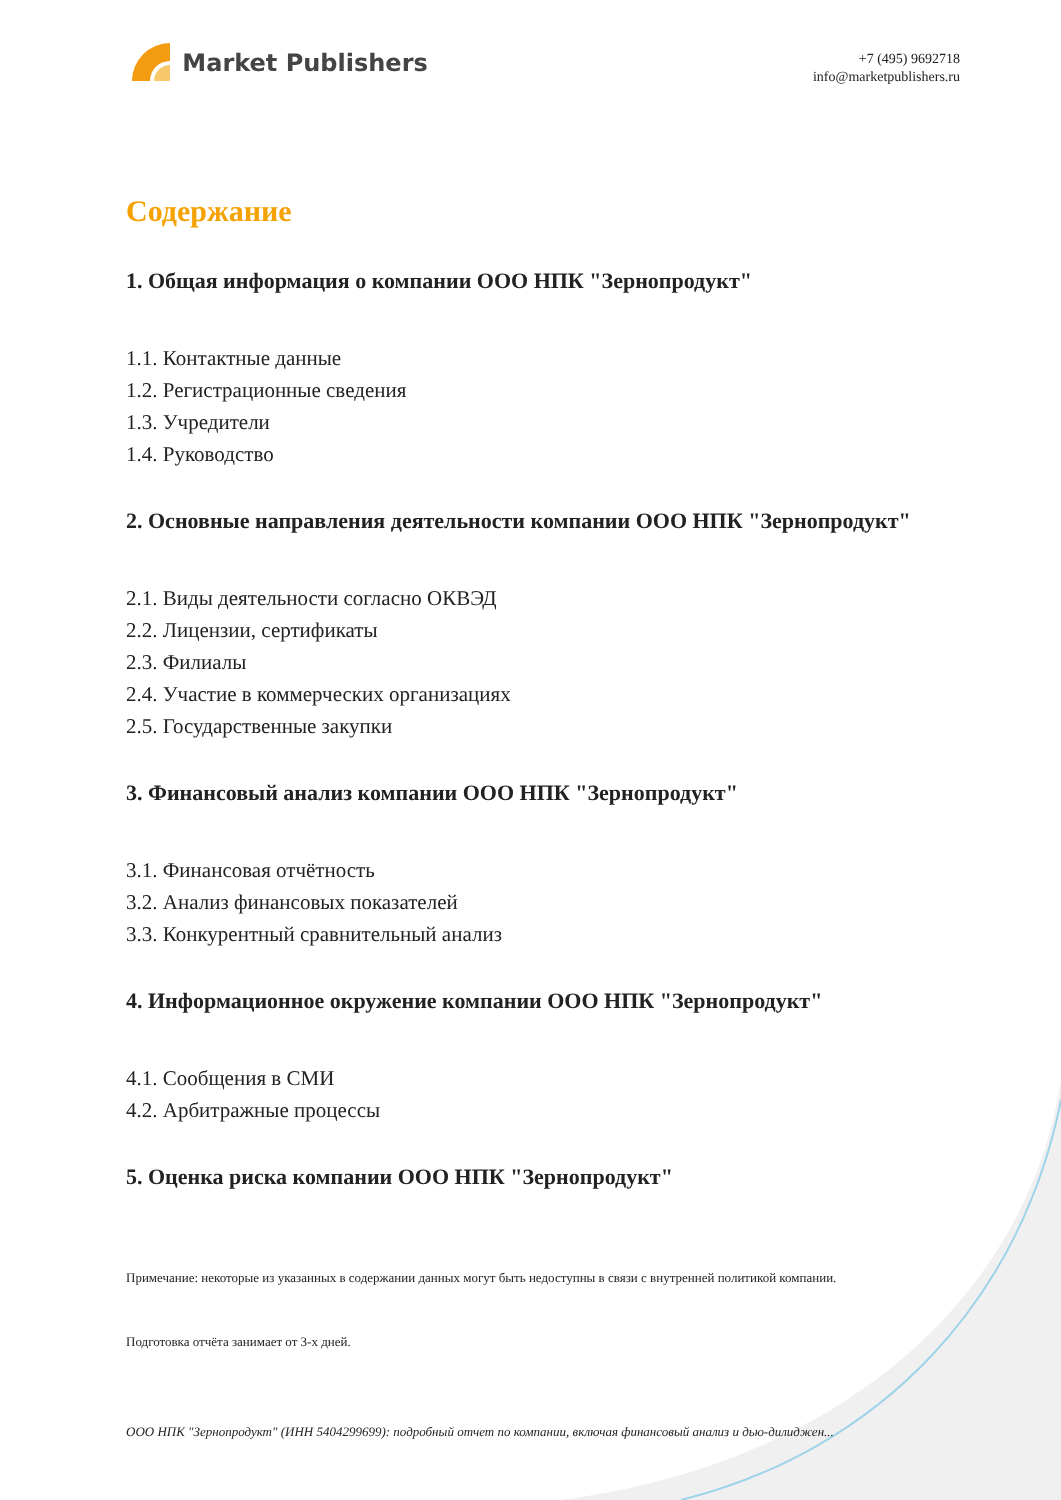Market Publishers
+7 (495) 9692718
info@marketpublishers.ru
Содержание
1. Общая информация о компании ООО НПК "Зернопродукт"
1.1. Контактные данные
1.2. Регистрационные сведения
1.3. Учредители
1.4. Руководство
2. Основные направления деятельности компании ООО НПК "Зернопродукт"
2.1. Виды деятельности согласно ОКВЭД
2.2. Лицензии, сертификаты
2.3. Филиалы
2.4. Участие в коммерческих организациях
2.5. Государственные закупки
3. Финансовый анализ компании ООО НПК "Зернопродукт"
3.1. Финансовая отчётность
3.2. Анализ финансовых показателей
3.3. Конкурентный сравнительный анализ
4. Информационное окружение компании ООО НПК "Зернопродукт"
4.1. Сообщения в СМИ
4.2. Арбитражные процессы
5. Оценка риска компании ООО НПК "Зернопродукт"
Примечание: некоторые из указанных в содержании данных могут быть недоступны в связи с внутренней политикой компании.
Подготовка отчёта занимает от 3-х дней.
ООО НПК "Зернопродукт" (ИНН 5404299699): подробный отчет по компании, включая финансовый анализ и дью-дилиджен...